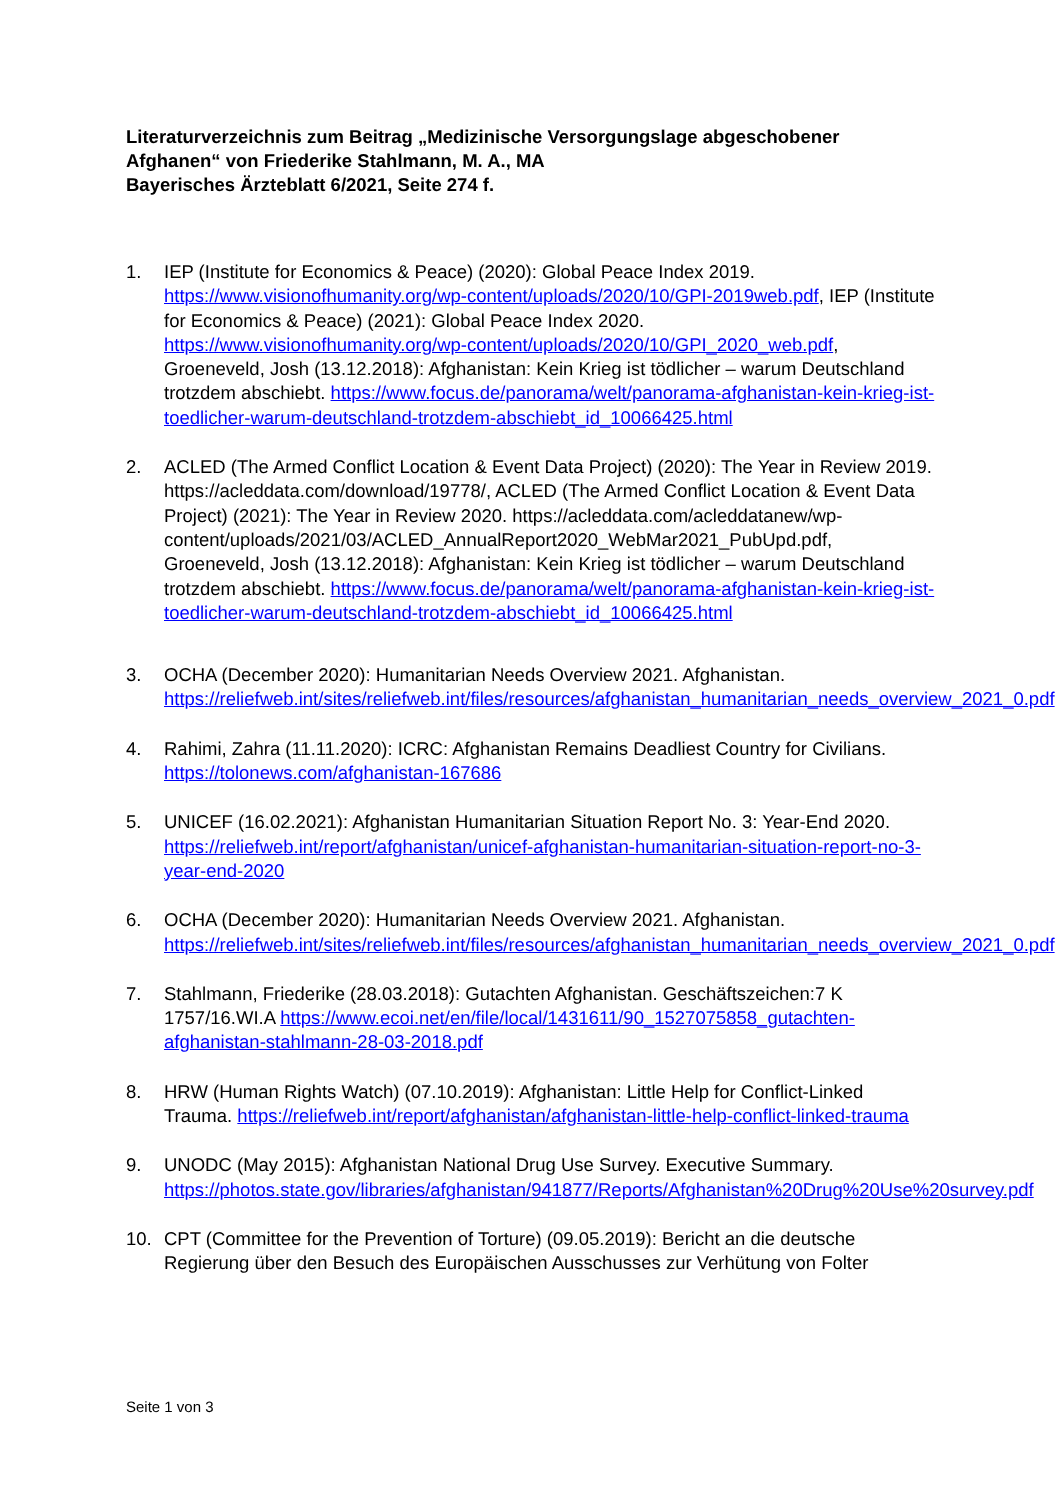Literaturverzeichnis zum Beitrag „Medizinische Versorgungslage abgeschobener Afghanen“ von Friederike Stahlmann, M. A., MA
Bayerisches Ärzteblatt 6/2021, Seite 274 f.
1. IEP (Institute for Economics & Peace) (2020): Global Peace Index 2019. https://www.visionofhumanity.org/wp-content/uploads/2020/10/GPI-2019web.pdf, IEP (Institute for Economics & Peace) (2021): Global Peace Index 2020. https://www.visionofhumanity.org/wp-content/uploads/2020/10/GPI_2020_web.pdf, Groeneveld, Josh (13.12.2018): Afghanistan: Kein Krieg ist tödlicher – warum Deutschland trotzdem abschiebt. https://www.focus.de/panorama/welt/panorama-afghanistan-kein-krieg-ist-toedlicher-warum-deutschland-trotzdem-abschiebt_id_10066425.html
2. ACLED (The Armed Conflict Location & Event Data Project) (2020): The Year in Review 2019. https://acleddata.com/download/19778/, ACLED (The Armed Conflict Location & Event Data Project) (2021): The Year in Review 2020. https://acleddata.com/acleddatanew/wp-content/uploads/2021/03/ACLED_AnnualReport2020_WebMar2021_PubUpd.pdf, Groeneveld, Josh (13.12.2018): Afghanistan: Kein Krieg ist tödlicher – warum Deutschland trotzdem abschiebt. https://www.focus.de/panorama/welt/panorama-afghanistan-kein-krieg-ist-toedlicher-warum-deutschland-trotzdem-abschiebt_id_10066425.html
3. OCHA (December 2020): Humanitarian Needs Overview 2021. Afghanistan. https://reliefweb.int/sites/reliefweb.int/files/resources/afghanistan_humanitarian_needs_overview_2021_0.pdf
4. Rahimi, Zahra (11.11.2020): ICRC: Afghanistan Remains Deadliest Country for Civilians. https://tolonews.com/afghanistan-167686
5. UNICEF (16.02.2021): Afghanistan Humanitarian Situation Report No. 3: Year-End 2020. https://reliefweb.int/report/afghanistan/unicef-afghanistan-humanitarian-situation-report-no-3-year-end-2020
6. OCHA (December 2020): Humanitarian Needs Overview 2021. Afghanistan. https://reliefweb.int/sites/reliefweb.int/files/resources/afghanistan_humanitarian_needs_overview_2021_0.pdf
7. Stahlmann, Friederike (28.03.2018): Gutachten Afghanistan. Geschäftszeichen:7 K 1757/16.WI.A https://www.ecoi.net/en/file/local/1431611/90_1527075858_gutachten-afghanistan-stahlmann-28-03-2018.pdf
8. HRW (Human Rights Watch) (07.10.2019): Afghanistan: Little Help for Conflict-Linked Trauma. https://reliefweb.int/report/afghanistan/afghanistan-little-help-conflict-linked-trauma
9. UNODC (May 2015): Afghanistan National Drug Use Survey. Executive Summary. https://photos.state.gov/libraries/afghanistan/941877/Reports/Afghanistan%20Drug%20Use%20survey.pdf
10. CPT (Committee for the Prevention of Torture) (09.05.2019): Bericht an die deutsche Regierung über den Besuch des Europäischen Ausschusses zur Verhütung von Folter
Seite 1 von 3